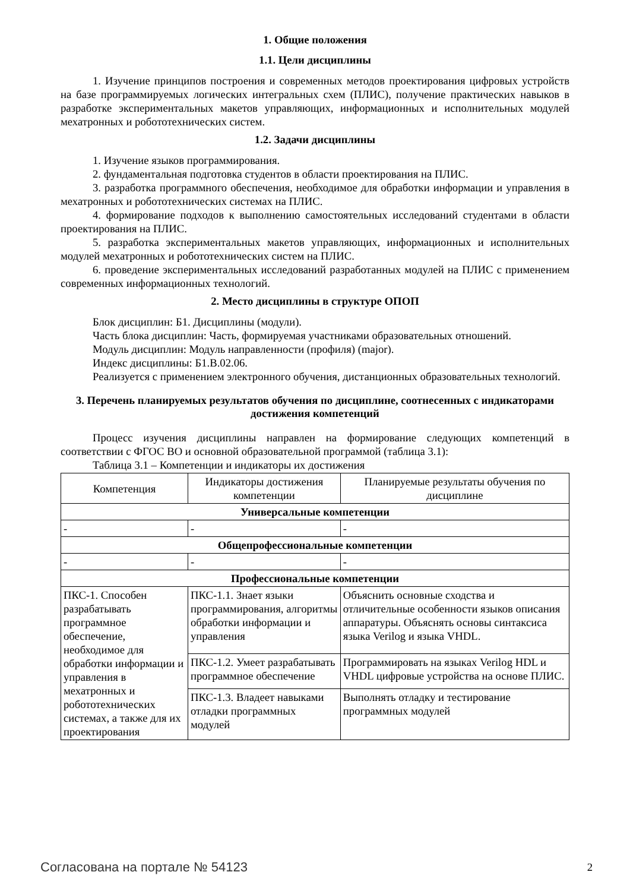1. Общие положения
1.1. Цели дисциплины
1. Изучение принципов построения и современных методов проектирования цифровых устройств на базе программируемых логических интегральных схем (ПЛИС), получение практических навыков в разработке экспериментальных макетов управляющих, информационных и исполнительных модулей мехатронных и робототехнических систем.
1.2. Задачи дисциплины
1. Изучение языков программирования.
2. фундаментальная подготовка студентов в области проектирования на ПЛИС.
3. разработка программного обеспечения, необходимое для обработки информации и управления в мехатронных и робототехнических системах на ПЛИС.
4. формирование подходов к выполнению самостоятельных исследований студентами в области проектирования на ПЛИС.
5. разработка экспериментальных макетов управляющих, информационных и исполнительных модулей мехатронных и робототехнических систем на ПЛИС.
6. проведение экспериментальных исследований разработанных модулей на ПЛИС с применением современных информационных технологий.
2. Место дисциплины в структуре ОПОП
Блок дисциплин: Б1. Дисциплины (модули).
Часть блока дисциплин: Часть, формируемая участниками образовательных отношений.
Модуль дисциплин: Модуль направленности (профиля) (major).
Индекс дисциплины: Б1.В.02.06.
Реализуется с применением электронного обучения, дистанционных образовательных технологий.
3. Перечень планируемых результатов обучения по дисциплине, соотнесенных с индикаторами достижения компетенций
Процесс изучения дисциплины направлен на формирование следующих компетенций в соответствии с ФГОС ВО и основной образовательной программой (таблица 3.1):
Таблица 3.1 – Компетенции и индикаторы их достижения
| Компетенция | Индикаторы достижения компетенции | Планируемые результаты обучения по дисциплине |
| --- | --- | --- |
| Универсальные компетенции | | |
| - | - | - |
| Общепрофессиональные компетенции | | |
| - | - | - |
| Профессиональные компетенции | | |
| ПКС-1. Способен разрабатывать программное обеспечение, необходимое для обработки информации и управления в мехатронных и робототехнических системах, а также для их проектирования | ПКС-1.1. Знает языки программирования, алгоритмы обработки информации и управления | Объяснить основные сходства и отличительные особенности языков описания аппаратуры. Объяснять основы синтаксиса языка Verilog и языка VHDL. |
| | ПКС-1.2. Умеет разрабатывать программное обеспечение | Программировать на языках Verilog HDL и VHDL цифровые устройства на основе ПЛИС. |
| | ПКС-1.3. Владеет навыками отладки программных модулей | Выполнять отладку и тестирование программных модулей |
Согласована на портале № 54123 2